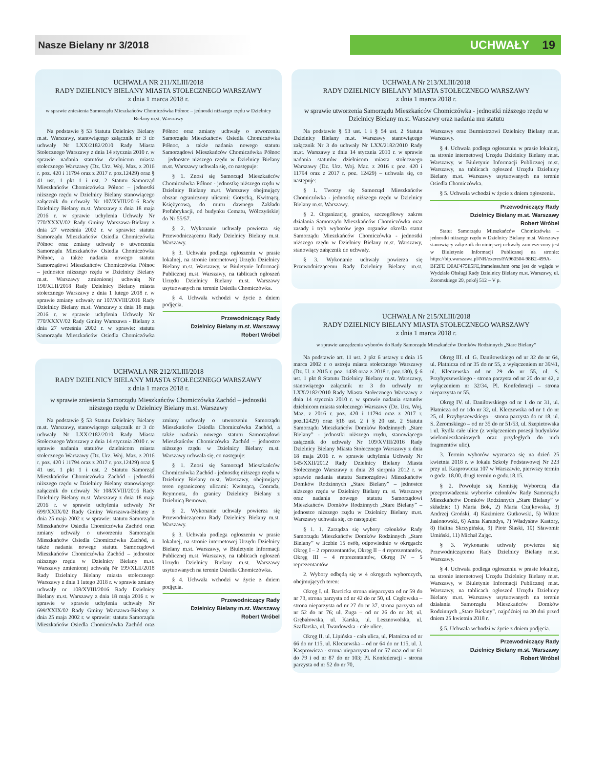Nasze Bielany nr 3/2018
UCHWAŁY 19
UCHWAŁA NR 211/XLIII/2018
RADY DZIELNICY BIELANY MIASTA STOŁECZNEGO WARSZAWY
z dnia 1 marca 2018 r.
w sprawie zniesienia Samorządu Mieszkańców Chomiczówka Północ – jednostki niższego rzędu w Dzielnicy Bielany m.st. Warszawy
Na podstawie § 53 Statutu Dzielnicy Bielany m.st. Warszawy, stanowiącego załącznik nr 3 do uchwały Nr LXX/2182/2010 Rady Miasta Stołecznego Warszawy z dnia 14 stycznia 2010 r. w sprawie nadania statutów dzielnicom miasta stołecznego Warszawy (Dz. Urz. Woj. Maz. z 2016 r. poz. 420 i 11794 oraz z 2017 r. poz.12429) oraz § 41 ust. 1 pkt 1 i ust. 2 Statutu Samorząd Mieszkańców Chomiczówka Północ – jednostki niższego rzędu w Dzielnicy Bielany stanowiącego załącznik do uchwały Nr 107/XVIII/2016 Rady Dzielnicy Bielany m.st. Warszawy z dnia 18 maja 2016 r. w sprawie uchylenia Uchwały Nr 770/XXXV/02 Rady Gminy Warszawa-Bielany z dnia 27 września 2002 r. w sprawie: statutu Samorządu Mieszkańców Osiedla Chomiczówka Północ oraz zmiany uchwały o utworzeniu Samorządu Mieszkańców Osiedla Chomiczówka Północ, a także nadania nowego statutu Samorządowi Mieszkańców Chomiczówka Północ – jednostce niższego rzędu w Dzielnicy Bielany m.st. Warszawy zmienionej uchwałą Nr 198/XLII/2018 Rady Dzielnicy Bielany miasta stołecznego Warszawy z dnia 1 lutego 2018 r. w sprawie zmiany uchwały nr 107/XVIII/2016 Rady Dzielnicy Bielany m.st. Warszawy z dnia 18 maja 2016 r. w sprawie uchylenia Uchwały Nr 770/XXXV/02 Rady Gminy Warszawa - Bielany z dnia 27 września 2002 r. w sprawie: statutu Samorządu Mieszkańców Osiedla Chomiczówka Północ oraz zmiany uchwały o utworzeniu Samorządu Mieszkańców Osiedla Chomiczówka Północ, a także nadania nowego statutu Samorządowi Mieszkańców Chomiczówka Północ – jednostce niższego rzędu w Dzielnicy Bielany m.st. Warszawy uchwala się, co następuje:
§ 1. Znosi się Samorząd Mieszkańców Chomiczówka Północ - jednostkę niższego rzędu w Dzielnicy Bielany m.st. Warszawy obejmujący obszar ograniczony ulicami: Gotycką, Kwitnącą, Księżycową, do muru dawnego Zakładu Prefabrykacji, od budynku Cematu, Wólczyńskiej do Nr 55/57.
§ 2. Wykonanie uchwały powierza się Przewodniczącemu Rady Dzielnicy Bielany m.st. Warszawy.
§ 3. Uchwała podlega ogłoszeniu w prasie lokalnej, na stronie internetowej Urzędu Dzielnicy Bielany m.st. Warszawy, w Biuletynie Informacji Publicznej m.st. Warszawy, na tablicach ogłoszeń Urzędu Dzielnicy Bielany m.st. Warszawy usytuowanych na terenie Osiedla Chomiczówka.
§ 4. Uchwała wchodzi w życie z dniem podjęcia.
Przewodniczący Rady
Dzielnicy Bielany m.st. Warszawy
Robert Wróbel
UCHWAŁA NR 212/XLIII/2018
RADY DZIELNICY BIELANY MIASTA STOŁECZNEGO WARSZAWY
z dnia 1 marca 2018 r.
w sprawie zniesienia Samorządu Mieszkańców Chomiczówka Zachód – jednostki niższego rzędu w Dzielnicy Bielany m.st. Warszawy
Na podstawie § 53 Statutu Dzielnicy Bielany m.st. Warszawy, stanowiącego załącznik nr 3 do uchwały Nr LXX/2182/2010 Rady Miasta Stołecznego Warszawy z dnia 14 stycznia 2010 r. w sprawie nadania statutów dzielnicom miasta stołecznego Warszawy (Dz. Urz. Woj. Maz. z 2016 r. poz. 420 i 11794 oraz z 2017 r. poz.12429) oraz § 41 ust. 1 pkt 1 i ust. 2 Statutu Samorząd Mieszkańców Chomiczówka Zachód - jednostki niższego rzędu w Dzielnicy Bielany stanowiącego załącznik do uchwały Nr 108/XVIII/2016 Rady Dzielnicy Bielany m.st. Warszawy z dnia 18 maja 2016 r. w sprawie uchylenia uchwały Nr 699/XXIX/02 Rady Gminy Warszawa-Bielany z dnia 25 maja 2002 r. w sprawie: statutu Samorządu Mieszkańców Osiedla Chomiczówka Zachód oraz zmiany uchwały o utworzeniu Samorządu Mieszkańców Osiedla Chomiczówka Zachód, a także nadania nowego statutu Samorządowi Mieszkańców Chomiczówka Zachód – jednostce niższego rzędu w Dzielnicy Bielany m.st. Warszawy zmienionej uchwałą Nr 199/XLII/2018 Rady Dzielnicy Bielany miasta stołecznego Warszawy z dnia 1 lutego 2018 r. w sprawie zmiany uchwały nr 108/XVIII/2016 Rady Dzielnicy Bielany m.st. Warszawy z dnia 18 maja 2016 r. w sprawie w sprawie uchylenia uchwały Nr 699/XXIX/02 Rady Gminy Warszawa-Bielany z dnia 25 maja 2002 r. w sprawie: statutu Samorządu Mieszkańców Osiedla Chomiczówka Zachód oraz zmiany uchwały o utworzeniu Samorządu Mieszkańców Osiedla Chomiczówka Zachód, a także nadania nowego statutu Samorządowi Mieszkańców Chomiczówka Zachód – jednostce niższego rzędu w Dzielnicy Bielany m.st. Warszawy uchwala się, co następuje:
§ 1. Znosi się Samorząd Mieszkańców Chomiczówka Zachód - jednostkę niższego rzędu w Dzielnicy Bielany m.st. Warszawy, obejmujący teren ograniczony ulicami: Kwitnącą, Conrada, Reymonta, do granicy Dzielnicy Bielany z Dzielnicą Bemowo.
§ 2. Wykonanie uchwały powierza się Przewodniczącemu Rady Dzielnicy Bielany m.st. Warszawy.
§ 3. Uchwała podlega ogłoszeniu w prasie lokalnej, na stronie internetowej Urzędu Dzielnicy Bielany m.st. Warszawy, w Biuletynie Informacji Publicznej m.st. Warszawy, na tablicach ogłoszeń Urzędu Dzielnicy Bielany m.st. Warszawy usytuowanych na terenie Osiedla Chomiczówka.
§ 4. Uchwała wchodzi w życie z dniem podjęcia.
Przewodniczący Rady
Dzielnicy Bielany m.st. Warszawy
Robert Wróbel
UCHWAŁA Nr 213/XLIII/2018
RADY DZIELNICY BIELANY MIASTA STOŁECZNEGO WARSZAWY
z dnia 1 marca 2018 r.
w sprawie utworzenia Samorządu Mieszkańców Chomiczówka - jednostki niższego rzędu w Dzielnicy Bielany m.st. Warszawy oraz nadania mu statutu
Na podstawie § 53 ust. 1 i § 54 ust. 2 Statutu Dzielnicy Bielany m.st. Warszawy stanowiącego załącznik Nr 3 do uchwały Nr LXX/2182/2010 Rady m.st. Warszawy z dnia 14 stycznia 2010 r. w sprawie nadania statutów dzielnicom miasta stołecznego Warszawy (Dz. Urz. Woj. Maz. z 2016 r. poz. 420 i 11794 oraz z 2017 r. poz. 12429) – uchwala się, co następuje:
§ 1. Tworzy się Samorząd Mieszkańców Chomiczówka - jednostkę niższego rzędu w Dzielnicy Bielany m.st. Warszawy.
§ 2. Organizację, granice, szczegółowy zakres działania Samorządu Mieszkańców Chomiczówka oraz zasady i tryb wyborów jego organów określa statut Samorządu Mieszkańców Chomiczówka - jednostki niższego rzędu w Dzielnicy Bielany m.st. Warszawy, stanowiący załącznik do uchwały.
§ 3. Wykonanie uchwały powierza się Przewodniczącemu Rady Dzielnicy Bielany m.st. Warszawy oraz Burmistrzowi Dzielnicy Bielany m.st. Warszawy.
§ 4. Uchwała podlega ogłoszeniu w prasie lokalnej, na stronie internetowej Urzędu Dzielnicy Bielany m.st. Warszawy, w Biuletynie Informacji Publicznej m.st. Warszawy, na tablicach ogłoszeń Urzędu Dzielnicy Bielany m.st. Warszawy usytuowanych na terenie Osiedla Chomiczówka.
§ 5. Uchwała wchodzi w życie z dniem ogłoszenia.
Przewodniczący Rady
Dzielnicy Bielany m.st. Warszawy
Robert Wróbel
Statut Samorządu Mieszkańców Chomiczówka – jednostki niższego rzędu w Dzielnicy Bielany m.st. Warszawy stanowiący załącznik do niniejszej uchwały zamieszczony jest w Biuletynie Informacji Publicznej na stronie: https://bip.warszawa.pl/NR/exeres/FA960504-98B2-499A-BF2FE D0AF475E5FE,frameless.htm oraz jest do wglądu w Wydziale Obsługi Rady Dzielnicy Bielany m.st. Warszawy, ul. Żeromskiego 29, pokój 512 – V p.
UCHWAŁA Nr 215/XLIII/2018
RADY DZIELNICY BIELANY MIASTA STOŁECZNEGO WARSZAWY
z dnia 1 marca 2018 r.
w sprawie zarządzenia wyborów do Rady Samorządu Mieszkańców Domków Rodzinnych „Stare Bielany”
Na podstawie art. 11 ust. 2 pkt 6 ustawy z dnia 15 marca 2002 r. o ustroju miasta stołecznego Warszawy (Dz. U. z 2015 r. poz. 1438 oraz z 2018 r. poz.130), § 6 ust. 1 pkt 8 Statutu Dzielnicy Bielany m.st. Warszawy, stanowiącego załącznik nr 3 do uchwały nr LXX/2182/2010 Rady Miasta Stołecznego Warszawy z dnia 14 stycznia 2010 r. w sprawie nadania statutów dzielnicom miasta stołecznego Warszawy (Dz. Urz. Woj. Maz. z 2016 r. poz. 420 i 11794 oraz z 2017 r. poz.12429) oraz §18 ust. 2 i § 20 ust. 2 Statutu Samorządu Mieszkańców Domków Rodzinnych „Stare Bielany” - jednostki niższego rzędu, stanowiącego załącznik do uchwały Nr 109/XVIII/2016 Rady Dzielnicy Bielany Miasta Stołecznego Warszawy z dnia 18 maja 2016 r. w sprawie uchylenia Uchwały Nr 145/XXII/2012 Rady Dzielnicy Bielany Miasta Stołecznego Warszawy z dnia 28 sierpnia 2012 r. w sprawie nadania statutu Samorządowi Mieszkańców Domków Rodzinnych „Stare Bielany” – jednostce niższego rzędu w Dzielnicy Bielany m. st. Warszawy oraz nadania nowego statutu Samorządowi Mieszkańców Domków Rodzinnych „Stare Bielany” – jednostce niższego rzędu w Dzielnicy Bielany m.st. Warszawy uchwala się, co następuje:
§ 1. 1. Zarządza się wybory członków Rady Samorządu Mieszkańców Domków Rodzinnych „Stare Bielany” w liczbie 15 osób, odpowiednio w okręgach: Okręg I – 2 reprezentantów, Okręg II – 4 reprezentantów, Okręg III – 4 reprezentantów, Okręg IV – 5 reprezentantów
2. Wybory odbędą się w 4 okręgach wyborczych, obejmujących teren:
Okręg I. ul. Barcicka strona nieparzysta od nr 59 do nr 73, strona parzysta od nr 42 do nr 50, ul. Cegłowska – strona nieparzysta od nr 27 do nr 37, strona parzysta od nr 52 do nr 76; ul. Zuga – od nr 26 do nr 34; ul. Grębałowska, ul. Karska, ul. Lesznowolska, ul. Szaflarska, ul. Twardowska - całe ulice,
Okręg II. ul. Lipińska - cała ulica, ul. Płatnicza od nr 66 do nr 115, ul. Kleczewska – od nr 64 do nr 115, ul. J. Kasprowicza - strona nieparzysta od nr 57 oraz od nr 61 do 79 i od nr 87 do nr 103; Pl. Konfederacji - strona parzysta od nr 52 do nr 70,
Okręg III. ul. G. Daniłowskiego od nr 32 do nr 64, ul. Płatnicza od nr 35 do nr 55, z wyłączeniem nr 39/41, ul. Kleczewska od nr 29 do nr 55, ul. S. Przybyszewskiego - strona parzysta od nr 20 do nr 42, z wyłączeniem nr 32/34, Pl. Konfederacji – strona nieparzysta nr 55.
Okręg IV. ul. Daniłowskiego od nr 1 do nr 31, ul. Płatnicza od nr 1do nr 32, ul. Kleczewska od nr 1 do nr 25, ul. Przybyszewskiego – strona parzysta do nr 18, ul. S. Żeromskiego – od nr 35 do nr 51/53, ul. Szepietowska i ul. Rydla całe ulice (z wyłączeniem posesji budynków wielomieszkaniowych oraz przyległych do nich fragmentów ulic).
3. Termin wyborów wyznacza się na dzień 25 kwietnia 2018 r. w lokalu Szkoły Podstawowej Nr 223 przy ul. Kasprowicza 107 w Warszawie, pierwszy termin o godz. 18.00, drugi termin o godz.18.15.
§ 2. Powołuje się Komisję Wyborczą dla przeprowadzenia wyborów członków Rady Samorządu Mieszkańców Domków Rodzinnych „Stare Bielany” w składzie: 1) Maria Bok, 2) Maria Czajkowska, 3) Andrzej Groński, 4) Kazimierz Gutkowski, 5) Wiktor Jasionowski, 6) Anna Karandys, 7) Władysław Kastory, 8) Halina Skrzypińska, 9) Piotr Ślaski, 10) Sławomir Umiński, 11) Michał Zając.
§ 3. Wykonanie uchwały powierza się Przewodniczącemu Rady Dzielnicy Bielany m.st. Warszawy.
§ 4. Uchwała podlega ogłoszeniu w prasie lokalnej, na stronie internetowej Urzędu Dzielnicy Bielany m.st. Warszawy, w Biuletynie Informacji Publicznej m.st. Warszawy, na tablicach ogłoszeń Urzędu Dzielnicy Bielany m.st. Warszawy usytuowanych na terenie działania Samorządu Mieszkańców Domków Rodzinnych „Stare Bielany”, najpóźniej na 30 dni przed dniem 25 kwietnia 2018 r.
§ 5. Uchwała wchodzi w życie z dniem podjęcia.
Przewodniczący Rady
Dzielnicy Bielany m.st. Warszawy
Robert Wróbel